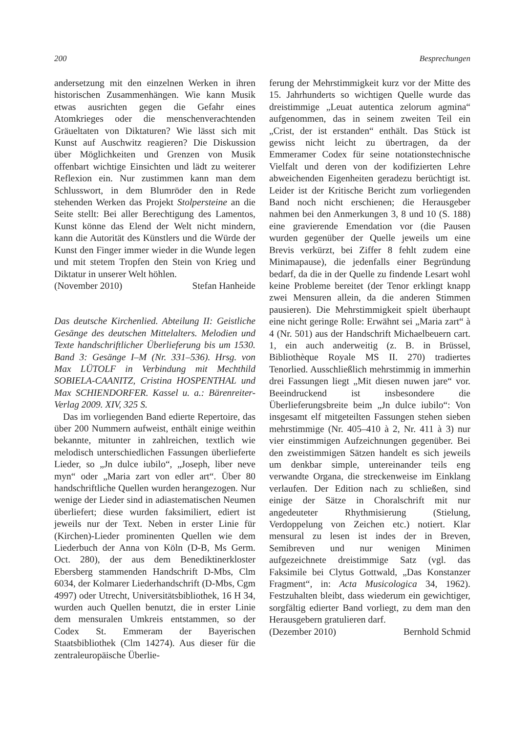200 Besprechungen
andersetzung mit den einzelnen Werken in ihren historischen Zusammenhängen. Wie kann Musik etwas ausrichten gegen die Gefahr eines Atomkrieges oder die menschenverachtenden Gräueltaten von Diktaturen? Wie lässt sich mit Kunst auf Auschwitz reagieren? Die Diskussion über Möglichkeiten und Grenzen von Musik offenbart wichtige Einsichten und lädt zu weiterer Reflexion ein. Nur zustimmen kann man dem Schlusswort, in dem Blumröder den in Rede stehenden Werken das Projekt Stolpersteine an die Seite stellt: Bei aller Berechtigung des Lamentos, Kunst könne das Elend der Welt nicht mindern, kann die Autorität des Künstlers und die Würde der Kunst den Finger immer wieder in die Wunde legen und mit stetem Tropfen den Stein von Krieg und Diktatur in unserer Welt höhlen.
(November 2010) Stefan Hanheide
Das deutsche Kirchenlied. Abteilung II: Geistliche Gesänge des deutschen Mittelalters. Melodien und Texte handschriftlicher Überlieferung bis um 1530. Band 3: Gesänge I–M (Nr. 331–536). Hrsg. von Max LÜTOLF in Verbindung mit Mechthild SOBIELA-CAANITZ, Cristina HOSPENTHAL und Max SCHIENDORFER. Kassel u. a.: Bärenreiter-Verlag 2009. XIV, 325 S.
Das im vorliegenden Band edierte Repertoire, das über 200 Nummern aufweist, enthält einige weithin bekannte, mitunter in zahlreichen, textlich wie melodisch unterschiedlichen Fassungen überlieferte Lieder, so „Jn dulce iubilo“, „Joseph, liber neve myn“ oder „Maria zart von edler art“. Über 80 handschriftliche Quellen wurden herangezogen. Nur wenige der Lieder sind in adiastematischen Neumen überliefert; diese wurden faksimiliert, ediert ist jeweils nur der Text. Neben in erster Linie für (Kirchen)-Lieder prominenten Quellen wie dem Liederbuch der Anna von Köln (D-B, Ms Germ. Oct. 280), der aus dem Benediktinerkloster Ebersberg stammenden Handschrift D-Mbs, Clm 6034, der Kolmarer Liederhandschrift (D-Mbs, Cgm 4997) oder Utrecht, Universitätsbibliothek, 16 H 34, wurden auch Quellen benutzt, die in erster Linie dem mensuralen Umkreis entstammen, so der Codex St. Emmeram der Bayerischen Staatsbibliothek (Clm 14274). Aus dieser für die zentraleuropäische Überlie-
ferung der Mehrstimmigkeit kurz vor der Mitte des 15. Jahrhunderts so wichtigen Quelle wurde das dreistimmige „Leuat autentica zelorum agmina“ aufgenommen, das in seinem zweiten Teil ein „Crist, der ist erstanden“ enthält. Das Stück ist gewiss nicht leicht zu übertragen, da der Emmeramer Codex für seine notationstechnische Vielfalt und deren von der kodifizierten Lehre abweichenden Eigenheiten geradezu berüchtigt ist. Leider ist der Kritische Bericht zum vorliegenden Band noch nicht erschienen; die Herausgeber nahmen bei den Anmerkungen 3, 8 und 10 (S. 188) eine gravierende Emendation vor (die Pausen wurden gegenüber der Quelle jeweils um eine Brevis verkürzt, bei Ziffer 8 fehlt zudem eine Minimapause), die jedenfalls einer Begründung bedarf, da die in der Quelle zu findende Lesart wohl keine Probleme bereitet (der Tenor erklingt knapp zwei Mensuren allein, da die anderen Stimmen pausieren). Die Mehrstimmigkeit spielt überhaupt eine nicht geringe Rolle: Erwähnt sei „Maria zart“ à 4 (Nr. 501) aus der Handschrift Michaelbeuern cart. 1, ein auch anderweitig (z. B. in Brüssel, Bibliothèque Royale MS II. 270) tradiertes Tenorlied. Ausschließlich mehrstimmig in immerhin drei Fassungen liegt „Mit diesen nuwen jare“ vor. Beeindruckend ist insbesondere die Überlieferungsbreite beim „Jn dulce iubilo“: Von insgesamt elf mitgeteilten Fassungen stehen sieben mehrstimmige (Nr. 405–410 à 2, Nr. 411 à 3) nur vier einstimmigen Aufzeichnungen gegenüber. Bei den zweistimmigen Sätzen handelt es sich jeweils um denkbar simple, untereinander teils eng verwandte Organa, die streckenweise im Einklang verlaufen. Der Edition nach zu schließen, sind einige der Sätze in Choralschrift mit nur angedeuteter Rhythmisierung (Stielung, Verdoppelung von Zeichen etc.) notiert. Klar mensural zu lesen ist indes der in Breven, Semibreven und nur wenigen Minimen aufgezeichnete dreistimmige Satz (vgl. das Faksimile bei Clytus Gottwald, „Das Konstanzer Fragment“, in: Acta Musicologica 34, 1962). Festzuhalten bleibt, dass wiederum ein gewichtiger, sorgfältig edierter Band vorliegt, zu dem man den Herausgebern gratulieren darf.
(Dezember 2010) Bernhold Schmid